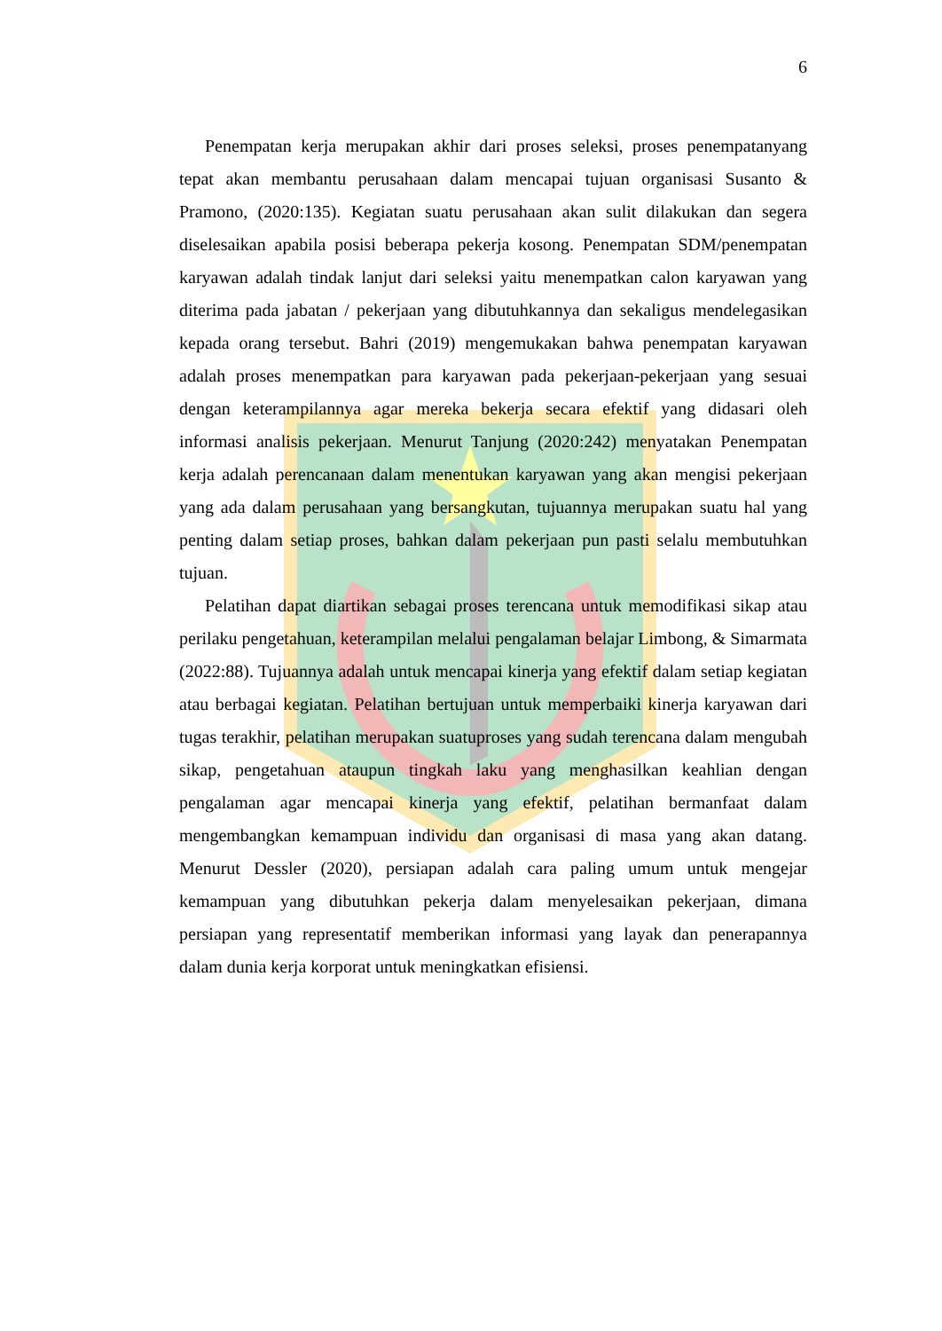6
Penempatan kerja merupakan akhir dari proses seleksi, proses penempatanyang tepat akan membantu perusahaan dalam mencapai tujuan organisasi Susanto & Pramono, (2020:135). Kegiatan suatu perusahaan akan sulit dilakukan dan segera diselesaikan apabila posisi beberapa pekerja kosong. Penempatan SDM/penempatan karyawan adalah tindak lanjut dari seleksi yaitu menempatkan calon karyawan yang diterima pada jabatan / pekerjaan yang dibutuhkannya dan sekaligus mendelegasikan kepada orang tersebut. Bahri (2019) mengemukakan bahwa penempatan karyawan adalah proses menempatkan para karyawan pada pekerjaan-pekerjaan yang sesuai dengan keterampilannya agar mereka bekerja secara efektif yang didasari oleh informasi analisis pekerjaan. Menurut Tanjung (2020:242) menyatakan Penempatan kerja adalah perencanaan dalam menentukan karyawan yang akan mengisi pekerjaan yang ada dalam perusahaan yang bersangkutan, tujuannya merupakan suatu hal yang penting dalam setiap proses, bahkan dalam pekerjaan pun pasti selalu membutuhkan tujuan.
Pelatihan dapat diartikan sebagai proses terencana untuk memodifikasi sikap atau perilaku pengetahuan, keterampilan melalui pengalaman belajar Limbong, & Simarmata (2022:88). Tujuannya adalah untuk mencapai kinerja yang efektif dalam setiap kegiatan atau berbagai kegiatan. Pelatihan bertujuan untuk memperbaiki kinerja karyawan dari tugas terakhir, pelatihan merupakan suatuproses yang sudah terencana dalam mengubah sikap, pengetahuan ataupun tingkah laku yang menghasilkan keahlian dengan pengalaman agar mencapai kinerja yang efektif, pelatihan bermanfaat dalam mengembangkan kemampuan individu dan organisasi di masa yang akan datang. Menurut Dessler (2020), persiapan adalah cara paling umum untuk mengejar kemampuan yang dibutuhkan pekerja dalam menyelesaikan pekerjaan, dimana persiapan yang representatif memberikan informasi yang layak dan penerapannya dalam dunia kerja korporat untuk meningkatkan efisiensi.